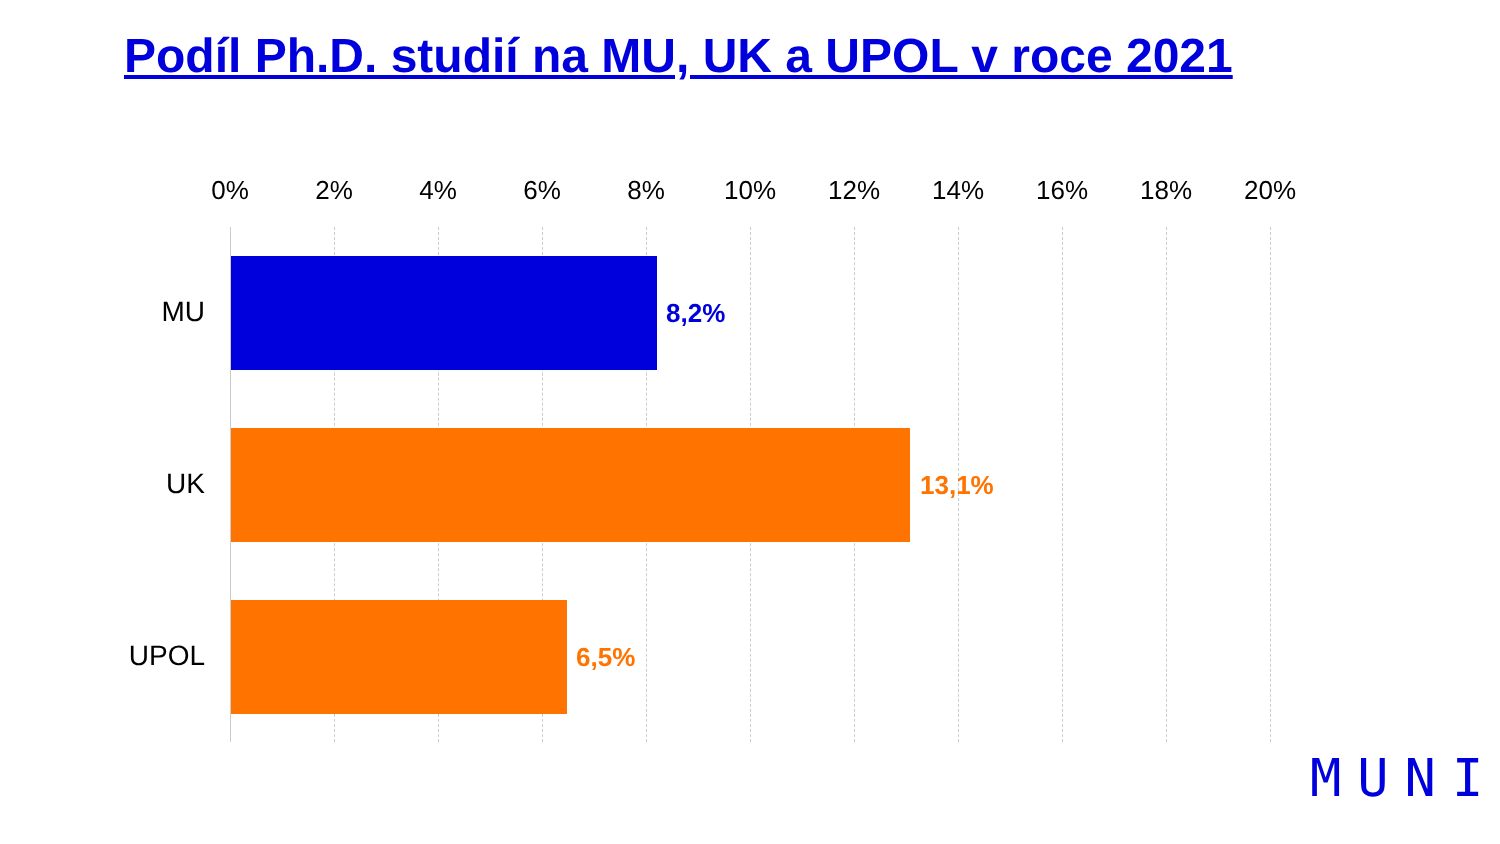Podíl Ph.D. studií na MU, UK a UPOL v roce 2021
0% 2% 4% 6% 8% 10% 12% 14% 16% 18% 20%
MU 8,2%
UK 13,1%
UPOL 6,5%
MUNI